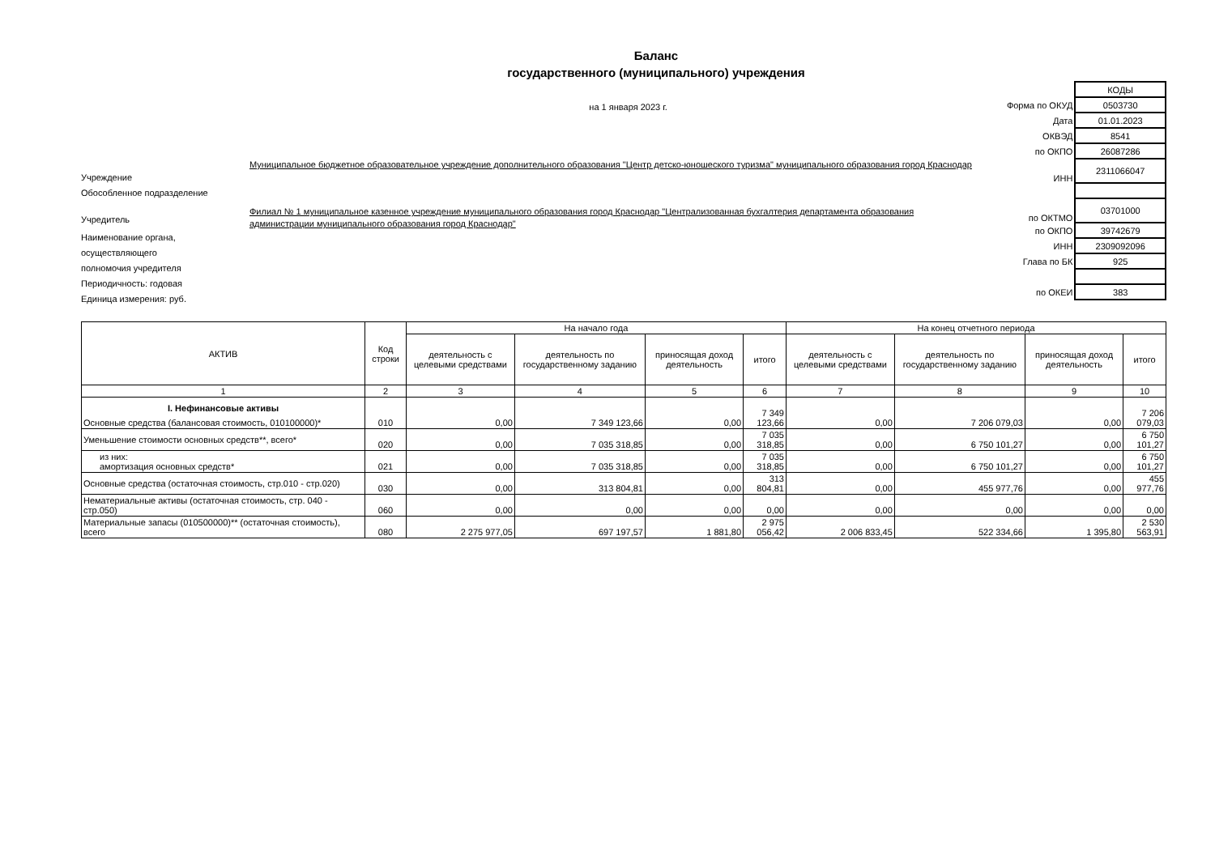Баланс
государственного (муниципального) учреждения
на 1 января 2023 г.
| | КОДЫ |
| Форма по ОКУД | 0503730 |
| Дата | 01.01.2023 |
| ОКВЭД | 8541 |
| по ОКПО | 26087286 |
| ИНН | 2311066047 |
| по ОКТМО | 03701000 |
| по ОКПО | 39742679 |
| ИНН | 2309092096 |
| Глава по БК | 925 |
| по ОКЕИ | 383 |
Учреждение
Муниципальное бюджетное образовательное учреждение дополнительного образования "Центр детско-юношеского туризма" муниципального образования город Краснодар
Обособленное подразделение
Учредитель
Филиал № 1 муниципальное казенное учреждение муниципального образования город Краснодар "Централизованная бухгалтерия департамента образования администрации муниципального образования город Краснодар"
Наименование органа,
осуществляющего
полномочия учредителя
Периодичность: годовая
Единица измерения: руб.
| АКТИВ | Код строки | На начало года | | | | На конец отчетного периода | | | |
| --- | --- | --- | --- | --- | --- | --- | --- | --- | --- |
| | | деятельность с целевыми средствами | деятельность по государственному заданию | приносящая доход деятельность | итого | деятельность с целевыми средствами | деятельность по государственному заданию | приносящая доход деятельность | итого |
| 1 | 2 | 3 | 4 | 5 | 6 | 7 | 8 | 9 | 10 |
| I. Нефинансовые активы Основные средства (балансовая стоимость, 010100000)* | 010 | 0,00 | 7 349 123,66 | 0,00 | 7 349 123,66 | 0,00 | 7 206 079,03 | 0,00 | 7 206 079,03 |
| Уменьшение стоимости основных средств**, всего* | 020 | 0,00 | 7 035 318,85 | 0,00 | 7 035 318,85 | 0,00 | 6 750 101,27 | 0,00 | 6 750 101,27 |
| из них: амортизация основных средств* | 021 | 0,00 | 7 035 318,85 | 0,00 | 7 035 318,85 | 0,00 | 6 750 101,27 | 0,00 | 6 750 101,27 |
| Основные средства (остаточная стоимость, стр.010 - стр.020) | 030 | 0,00 | 313 804,81 | 0,00 | 313 804,81 | 0,00 | 455 977,76 | 0,00 | 455 977,76 |
| Нематериальные активы (остаточная стоимость, стр. 040 - стр.050) | 060 | 0,00 | 0,00 | 0,00 | 0,00 | 0,00 | 0,00 | 0,00 | 0,00 |
| Материальные запасы (010500000)** (остаточная стоимость), всего | 080 | 2 275 977,05 | 697 197,57 | 1 881,80 | 2 975 056,42 | 2 006 833,45 | 522 334,66 | 1 395,80 | 2 530 563,91 |